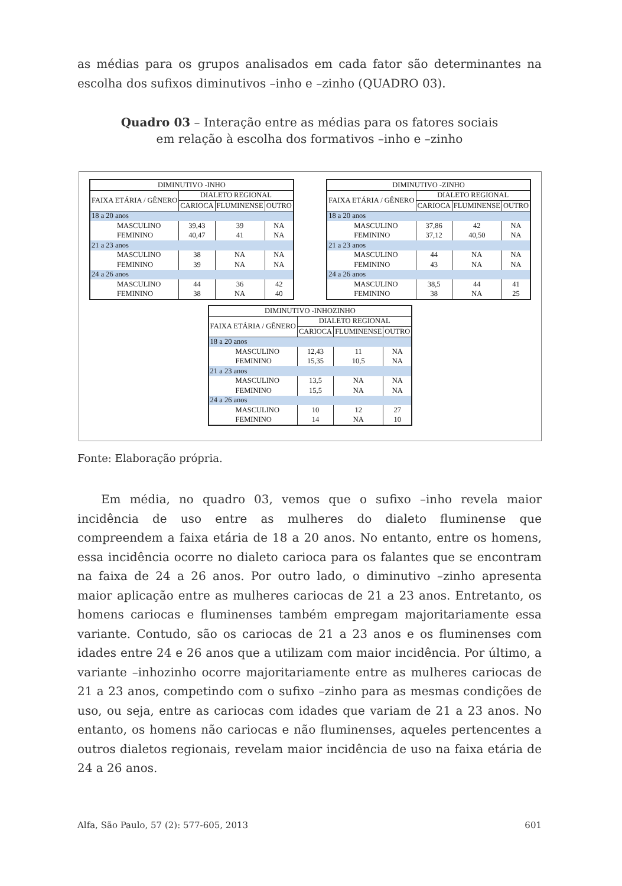as médias para os grupos analisados em cada fator são determinantes na escolha dos sufixos diminutivos –inho e –zinho (QUADRO 03).
Quadro 03 – Interação entre as médias para os fatores sociais
em relação à escolha dos formativos –inho e –zinho
| DIMINUTIVO -INHO | | | |
| --- | --- | --- | --- |
| FAIXA ETÁRIA / GÊNERO | DIALETO REGIONAL | | |
| | CARIOCA | FLUMINENSE | OUTRO |
| 18 a 20 anos | | | |
| MASCULINO | 39,43 | 39 | NA |
| FEMININO | 40,47 | 41 | NA |
| 21 a 23 anos | | | |
| MASCULINO | 38 | NA | NA |
| FEMININO | 39 | NA | NA |
| 24 a 26 anos | | | |
| MASCULINO | 44 | 36 | 42 |
| FEMININO | 38 | NA | 40 |
| DIMINUTIVO -ZINHO | | | |
| --- | --- | --- | --- |
| FAIXA ETÁRIA / GÊNERO | DIALETO REGIONAL | | |
| | CARIOCA | FLUMINENSE | OUTRO |
| 18 a 20 anos | | | |
| MASCULINO | 37,86 | 42 | NA |
| FEMININO | 37,12 | 40,50 | NA |
| 21 a 23 anos | | | |
| MASCULINO | 44 | NA | NA |
| FEMININO | 43 | NA | NA |
| 24 a 26 anos | | | |
| MASCULINO | 38,5 | 44 | 41 |
| FEMININO | 38 | NA | 25 |
| DIMINUTIVO -INHOZINHO | | | |
| --- | --- | --- | --- |
| FAIXA ETÁRIA / GÊNERO | DIALETO REGIONAL | | |
| | CARIOCA | FLUMINENSE | OUTRO |
| 18 a 20 anos | | | |
| MASCULINO | 12,43 | 11 | NA |
| FEMININO | 15,35 | 10,5 | NA |
| 21 a 23 anos | | | |
| MASCULINO | 13,5 | NA | NA |
| FEMININO | 15,5 | NA | NA |
| 24 a 26 anos | | | |
| MASCULINO | 10 | 12 | 27 |
| FEMININO | 14 | NA | 10 |
Fonte: Elaboração própria.
Em média, no quadro 03, vemos que o sufixo –inho revela maior incidência de uso entre as mulheres do dialeto fluminense que compreendem a faixa etária de 18 a 20 anos. No entanto, entre os homens, essa incidência ocorre no dialeto carioca para os falantes que se encontram na faixa de 24 a 26 anos. Por outro lado, o diminutivo –zinho apresenta maior aplicação entre as mulheres cariocas de 21 a 23 anos. Entretanto, os homens cariocas e fluminenses também empregam majoritariamente essa variante. Contudo, são os cariocas de 21 a 23 anos e os fluminenses com idades entre 24 e 26 anos que a utilizam com maior incidência. Por último, a variante –inhozinho ocorre majoritariamente entre as mulheres cariocas de 21 a 23 anos, competindo com o sufixo –zinho para as mesmas condições de uso, ou seja, entre as cariocas com idades que variam de 21 a 23 anos. No entanto, os homens não cariocas e não fluminenses, aqueles pertencentes a outros dialetos regionais, revelam maior incidência de uso na faixa etária de 24 a 26 anos.
Alfa, São Paulo, 57 (2): 577-605, 2013 601